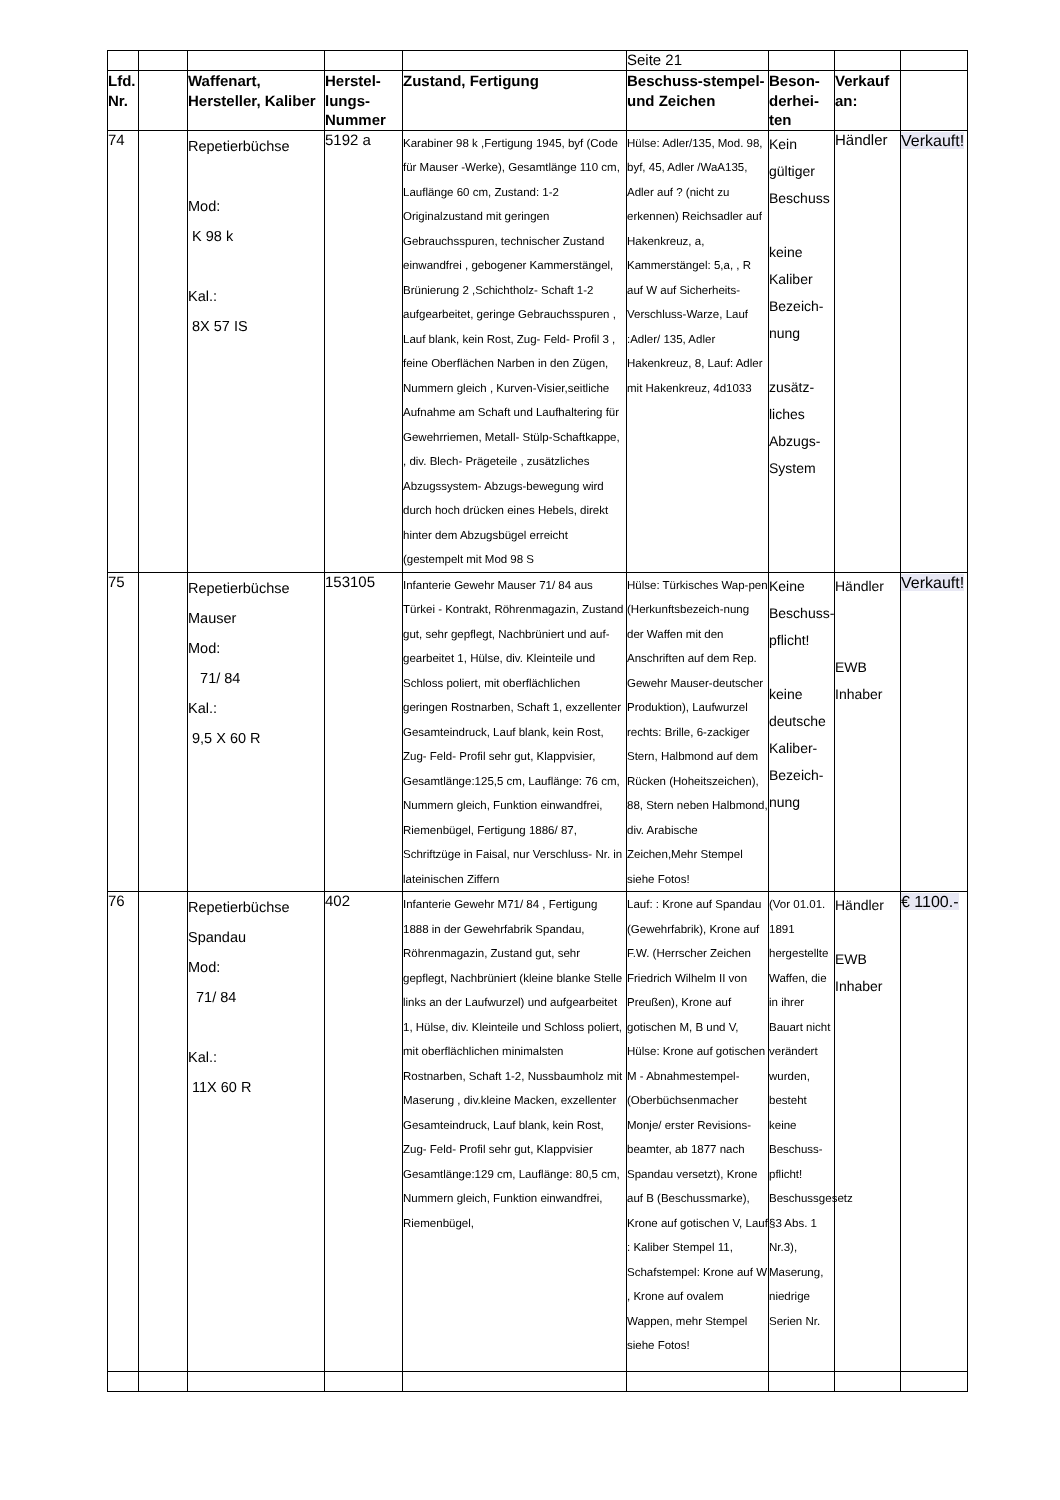| | | | | | Seite 21 | | | |
| Lfd. Nr. | | Waffenart, Hersteller, Kaliber | Herstel-lungs-Nummer | Zustand, Fertigung | Beschuss-stempel- und Zeichen | Beson-derhei-ten | Verkauf an: | |
| 74 | | Repetierbüchse Mod: K 98 k Kal.: 8X 57 IS | 5192 a | Karabiner 98 k ,Fertigung 1945, byf (Code für Mauser -Werke), Gesamtlänge 110 cm, Lauflänge 60 cm, Zustand: 1-2 Originalzustand mit geringen Gebrauchsspuren, technischer Zustand einwandfrei , gebogener Kammerstängel, Brünierung 2 ,Schichtholz- Schaft 1-2 aufgearbeitet, geringe Gebrauchsspuren , Lauf blank, kein Rost, Zug- Feld- Profil 3 , feine Oberflächen Narben in den Zügen, Nummern gleich , Kurven-Visier,seitliche Aufnahme am Schaft und Laufhaltering für Gewehrriemen, Metall- Stülp-Schaftkappe, , div. Blech- Prägeteile , zusätzliches Abzugssystem- Abzugs-bewegung wird durch hoch drücken eines Hebels, direkt hinter dem Abzugsbügel erreicht (gestempelt mit Mod 98 S | Hülse: Adler/135, Mod. 98, byf, 45, Adler /WaA135, Adler auf ? (nicht zu erkennen) Reichsadler auf Hakenkreuz, a, Kammerstängel: 5,a, , R auf W auf Sicherheits-Verschluss-Warze, Lauf :Adler/ 135, Adler Hakenkreuz, 8, Lauf: Adler mit Hakenkreuz, 4d1033 | Kein gültiger Beschuss keine Kaliber Bezeich-nung zusätz-liches Abzugs-System | Händler | Verkauft! |
| 75 | | Repetierbüchse Mauser Mod: 71/ 84 Kal.: 9,5 X 60 R | 153105 | Infanterie Gewehr Mauser 71/ 84 aus Türkei - Kontrakt, Röhrenmagazin, Zustand gut, sehr gepflegt, Nachbrüniert und auf-gearbeitet 1, Hülse, div. Kleinteile und Schloss poliert, mit oberflächlichen geringen Rostnarben, Schaft 1, exzellenter Gesamteindruck, Lauf blank, kein Rost, Zug- Feld- Profil sehr gut, Klappvisier, Gesamtlänge:125,5 cm, Lauflänge: 76 cm, Nummern gleich, Funktion einwandfrei, Riemenbügel, Fertigung 1886/ 87, Schriftzüge in Faisal, nur Verschluss- Nr. in lateinischen Ziffern | Hülse: Türkisches Wap-pen (Herkunftsbezeich-nung der Waffen mit den Anschriften auf dem Rep. Gewehr Mauser-deutscher Produktion), Laufwurzel rechts: Brille, 6-zackiger Stern, Halbmond auf dem Rücken (Hoheitszeichen), 88, Stern neben Halbmond, div. Arabische Zeichen,Mehr Stempel siehe Fotos! | Keine Beschuss-pflicht! keine deutsche Kaliber-Bezeich-nung | Händler EWB Inhaber | Verkauft! |
| 76 | | Repetierbüchse Spandau Mod: 71/ 84 Kal.: 11X 60 R | 402 | Infanterie Gewehr M71/ 84 , Fertigung 1888 in der Gewehrfabrik Spandau, Röhrenmagazin, Zustand gut, sehr gepflegt, Nachbrüniert (kleine blanke Stelle links an der Laufwurzel) und aufgearbeitet 1, Hülse, div. Kleinteile und Schloss poliert, mit oberflächlichen minimalsten Rostnarben, Schaft 1-2, Nussbaumholz mit Maserung , div.kleine Macken, exzellenter Gesamteindruck, Lauf blank, kein Rost, Zug- Feld- Profil sehr gut, Klappvisier Gesamtlänge:129 cm, Lauflänge: 80,5 cm, Nummern gleich, Funktion einwandfrei, Riemenbügel, | Lauf: : Krone auf Spandau (Gewehrfabrik), Krone auf F.W. (Herrscher Zeichen Friedrich Wilhelm II von Preußen), Krone auf gotischen M, B und V, Hülse: Krone auf gotischen M - Abnahmestempel- (Oberbüchsenmacher Monje/ erster Revisions-beamter, ab 1877 nach Spandau versetzt), Krone auf B (Beschussmarke), Krone auf gotischen V, Lauf : Kaliber Stempel 11, Schafstempel: Krone auf W , Krone auf ovalem Wappen, mehr Stempel siehe Fotos! | (Vor 01.01. 1891 hergestellte Waffen, die in ihrer Bauart nicht verändert wurden, besteht keine Beschuss-pflicht! Beschussgesetz §3 Abs. 1 Nr.3), Maserung, niedrige Serien Nr. | Händler EWB Inhaber | € 1100.- |